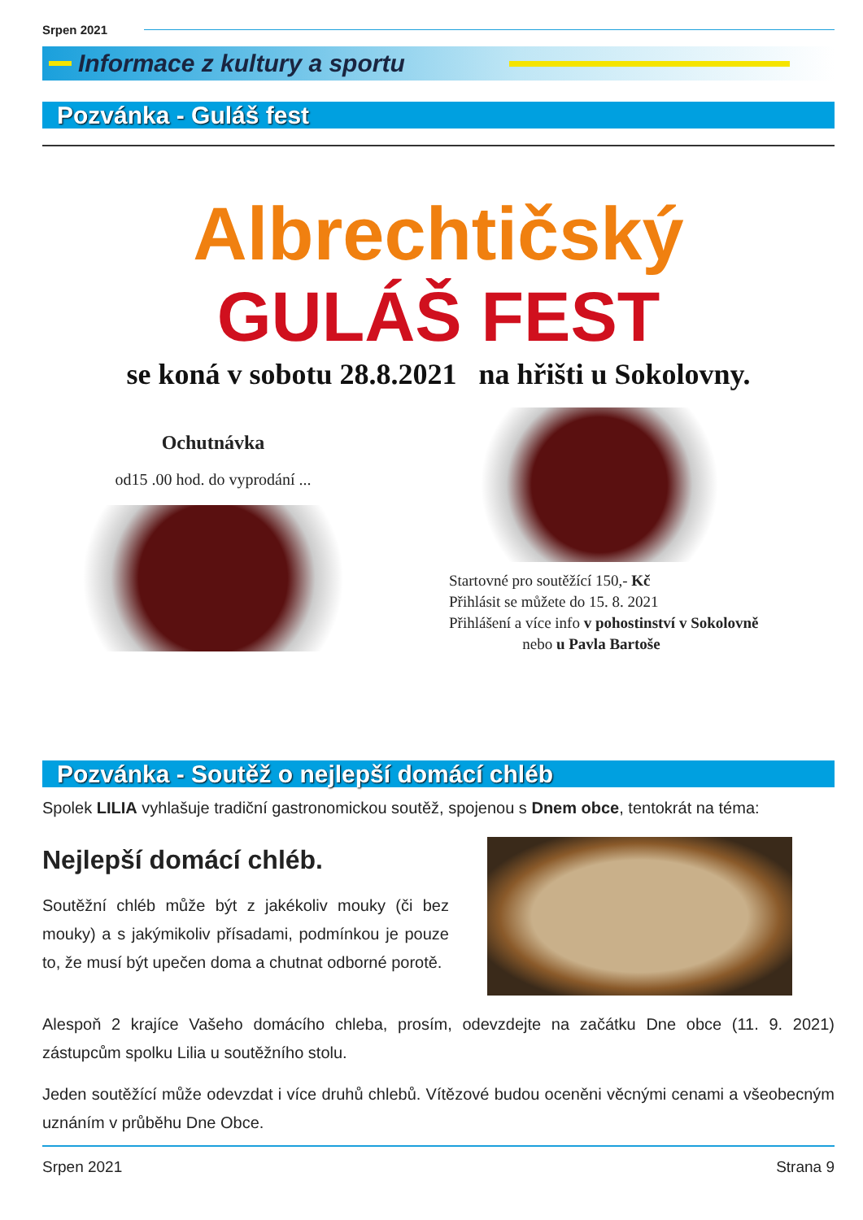Srpen 2021
Informace z kultury a sportu
Pozvánka - Guláš fest
Albrechtičský
GULÁŠ FEST
se koná v sobotu 28.8.2021 na hřišti u Sokolovny.
Ochutnávka
od15 .00 hod. do vyprodání ...
Startovné pro soutěžící 150,- Kč
Přihlásit se můžete do 15. 8. 2021
Přihlášení a více info v pohostinství v Sokolovně
nebo u Pavla Bartoše
Pozvánka - Soutěž o nejlepší domácí chléb
Spolek LILIA vyhlašuje tradiční gastronomickou soutěž, spojenou s Dnem obce, tentokrát na téma:
Nejlepší domácí chléb.
Soutěžní chléb může být z jakékoliv mouky (či bez mouky) a s jakýmikoliv přísadami, podmínkou je pouze to, že musí být upečen doma a chutnat odborné porotě.
Alespoň 2 krajíce Vašeho domácího chleba, prosím, odevzdejte na začátku Dne obce (11. 9. 2021) zástupcům spolku Lilia u soutěžního stolu.
Jeden soutěžící může odevzdat i více druhů chlebů. Vítězové budou oceněni věcnými cenami a všeobecným uznáním v průběhu Dne Obce.
Srpen 2021 Strana 9